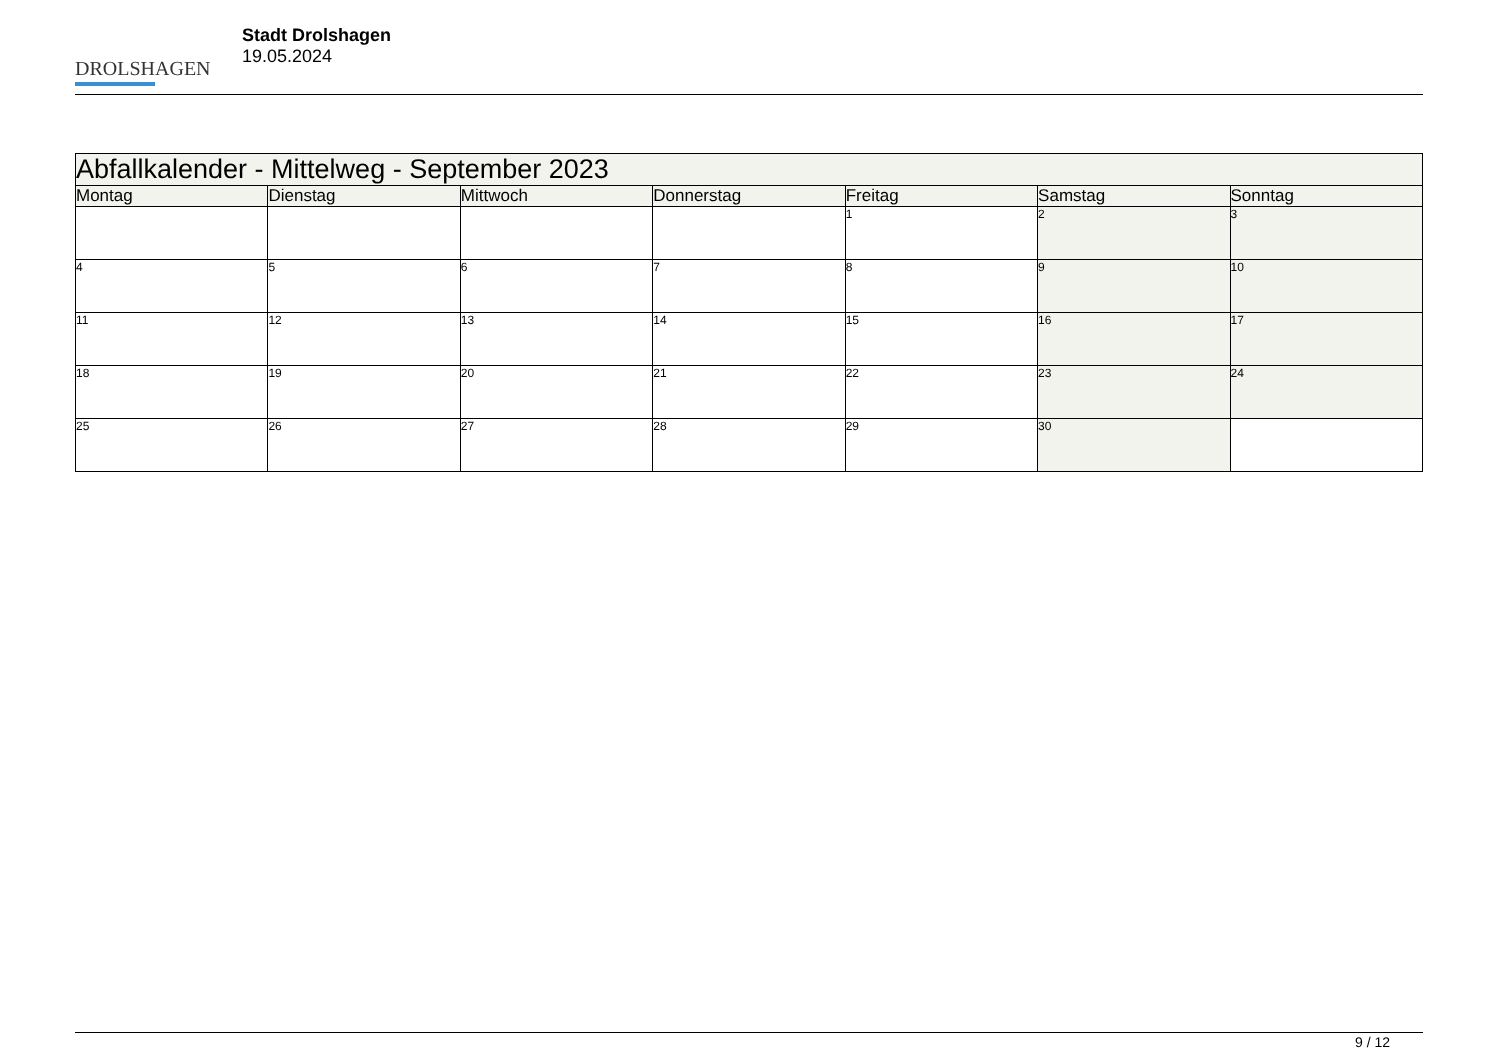DROLSHAGEN
Stadt Drolshagen
19.05.2024
| Abfallkalender - Mittelweg - September 2023 | | | | | | |
| --- | --- | --- | --- | --- | --- | --- |
| Montag | Dienstag | Mittwoch | Donnerstag | Freitag | Samstag | Sonntag |
| | | | | 1 | 2 | 3 |
| 4 | 5 | 6 | 7 | 8 | 9 | 10 |
| 11 | 12 | 13 | 14 | 15 | 16 | 17 |
| 18 | 19 | 20 | 21 | 22 | 23 | 24 |
| 25 | 26 | 27 | 28 | 29 | 30 | |
9 / 12